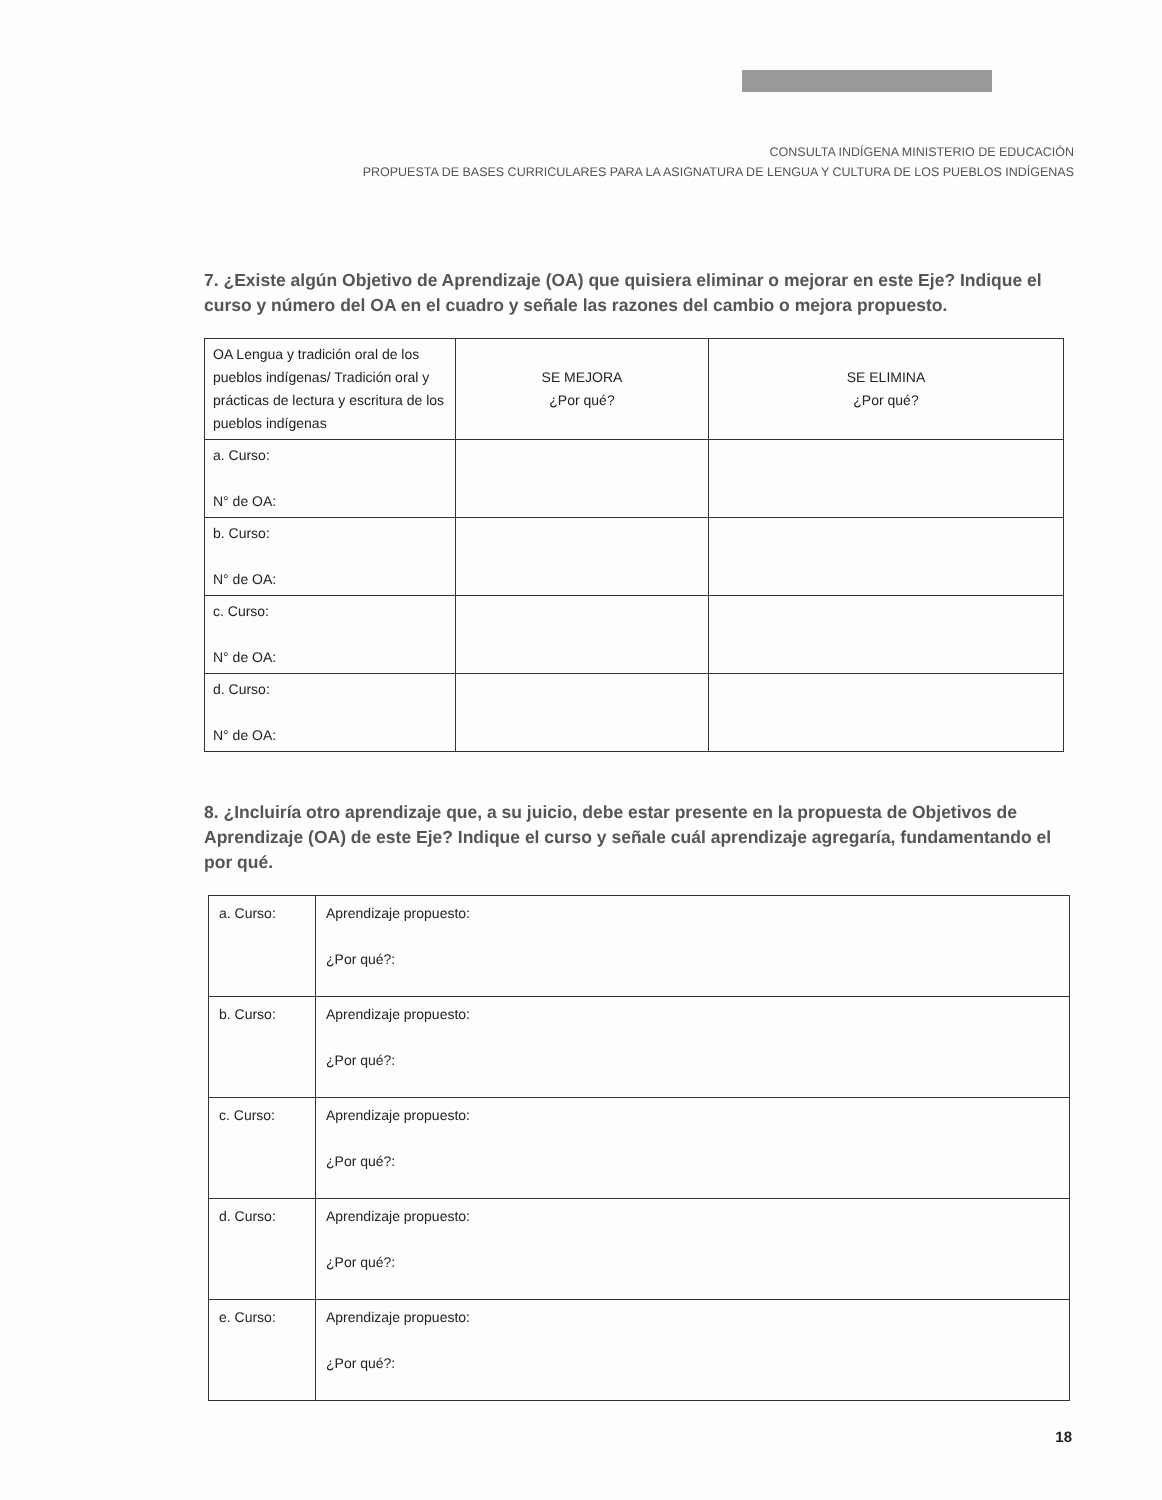CONSULTA INDÍGENA MINISTERIO DE EDUCACIÓN
PROPUESTA DE BASES CURRICULARES PARA LA ASIGNATURA DE LENGUA Y CULTURA DE LOS PUEBLOS INDÍGENAS
7. ¿Existe algún Objetivo de Aprendizaje (OA) que quisiera eliminar o mejorar en este Eje? Indique el curso y número del OA en el cuadro y señale las razones del cambio o mejora propuesto.
| OA Lengua y tradición oral de los pueblos indígenas/ Tradición oral y prácticas de lectura y escritura de los pueblos indígenas | SE MEJORA ¿Por qué? | SE ELIMINA ¿Por qué? |
| a. Curso: N° de OA: | | |
| b. Curso: N° de OA: | | |
| c. Curso: N° de OA: | | |
| d. Curso: N° de OA: | | |
8. ¿Incluiría otro aprendizaje que, a su juicio, debe estar presente en la propuesta de Objetivos de Aprendizaje (OA) de este Eje? Indique el curso y señale cuál aprendizaje agregaría, fundamentando el por qué.
| a. Curso: | Aprendizaje propuesto: ¿Por qué?: |
| b. Curso: | Aprendizaje propuesto: ¿Por qué?: |
| c. Curso: | Aprendizaje propuesto: ¿Por qué?: |
| d. Curso: | Aprendizaje propuesto: ¿Por qué?: |
| e. Curso: | Aprendizaje propuesto: ¿Por qué?: |
18